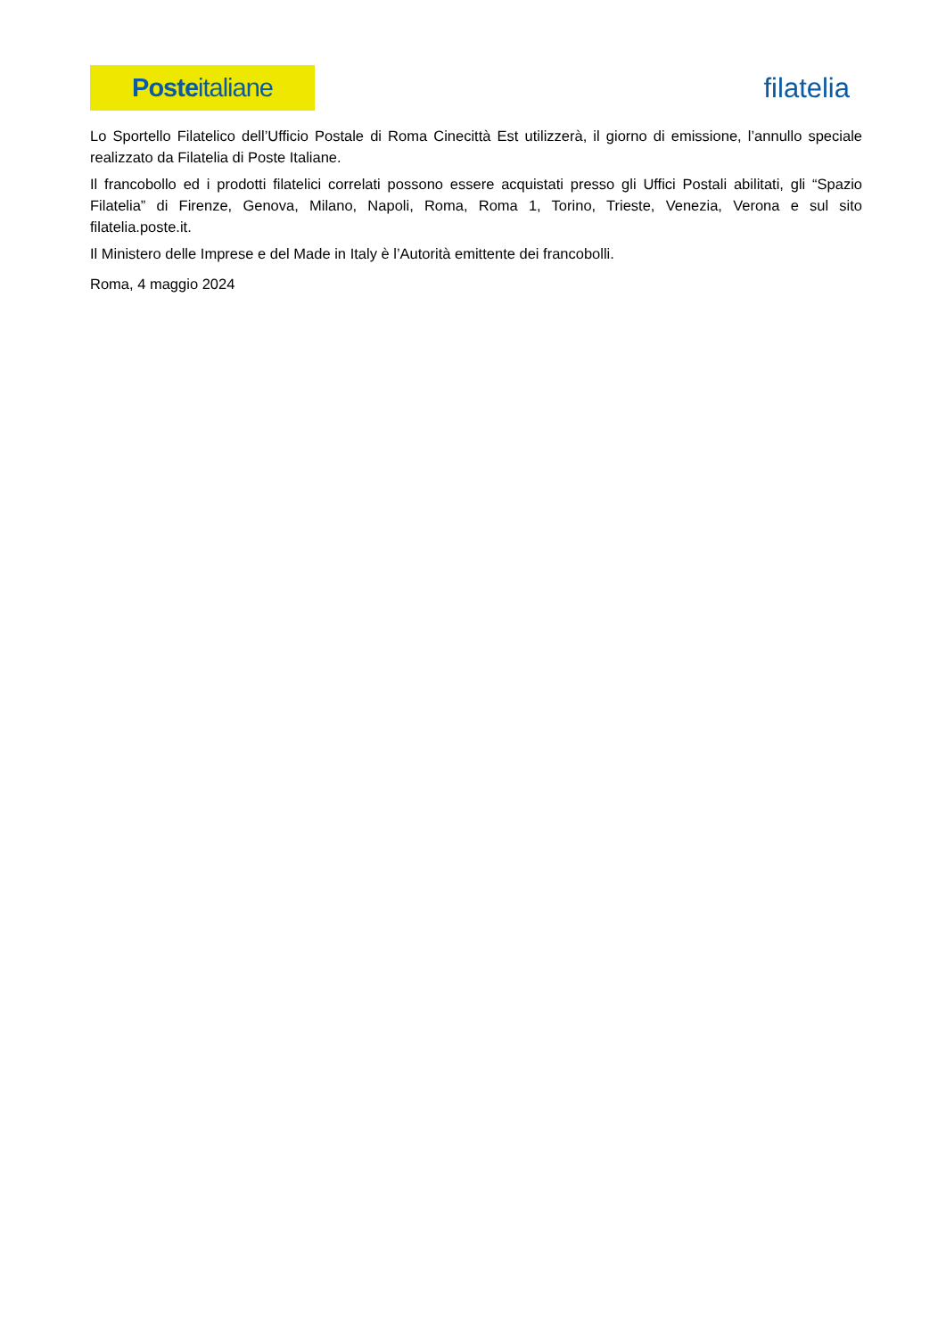Poste italiane
filatelia
Lo Sportello Filatelico dell’Ufficio Postale di Roma Cinecittà Est utilizzerà, il giorno di emissione, l’annullo speciale realizzato da Filatelia di Poste Italiane.
Il francobollo ed i prodotti filatelici correlati possono essere acquistati presso gli Uffici Postali abilitati, gli “Spazio Filatelia” di Firenze, Genova, Milano, Napoli, Roma, Roma 1, Torino, Trieste, Venezia, Verona e sul sito filatelia.poste.it.
Il Ministero delle Imprese e del Made in Italy è l’Autorità emittente dei francobolli.
Roma, 4 maggio 2024